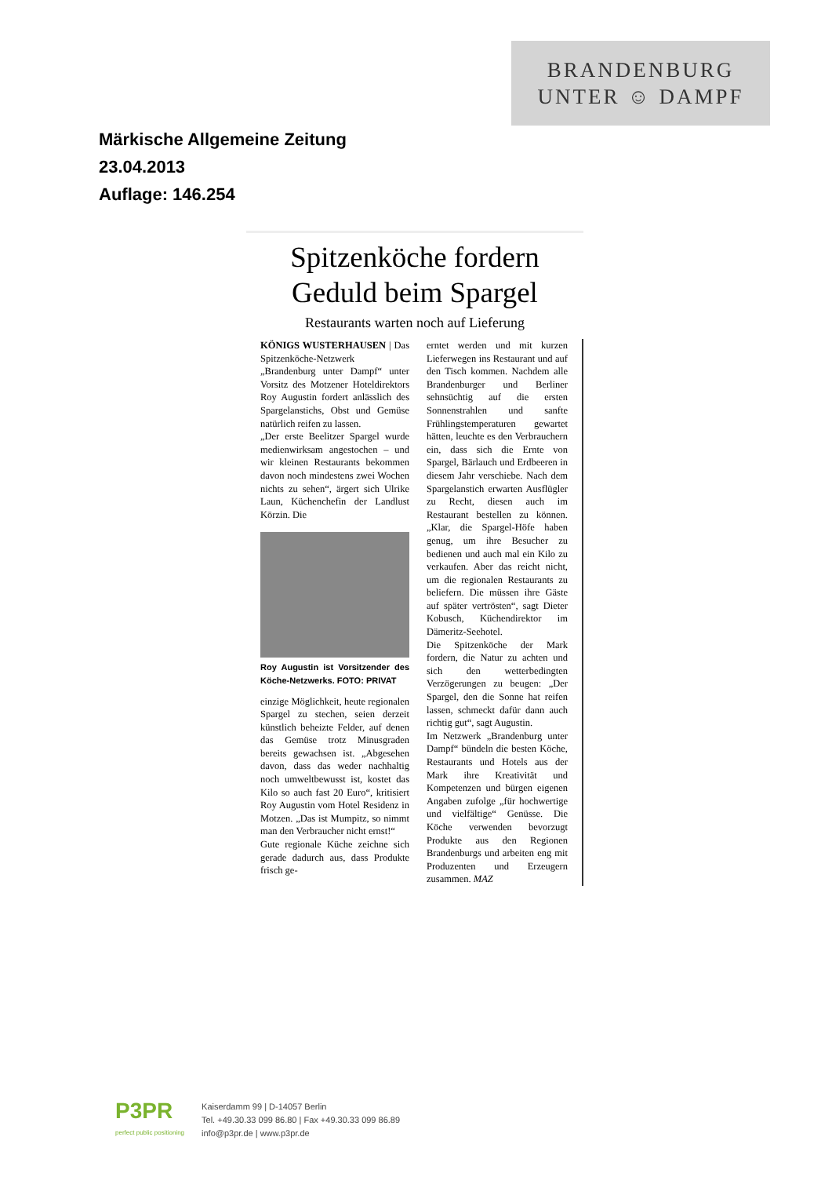BRANDENBURG
UNTER ☺ DAMPF
Märkische Allgemeine Zeitung
23.04.2013
Auflage: 146.254
Spitzenköche fordern Geduld beim Spargel
Restaurants warten noch auf Lieferung
KÖNIGS WUSTERHAUSEN | Das Spitzenköche-Netzwerk „Brandenburg unter Dampf“ unter Vorsitz des Motzener Hoteldirektors Roy Augustin fordert anlässlich des Spargelanstichs, Obst und Gemüse natürlich reifen zu lassen.
„Der erste Beelitzer Spargel wurde medienwirksam angestochen – und wir kleinen Restaurants bekommen davon noch mindestens zwei Wochen nichts zu sehen“, ärgert sich Ulrike Laun, Küchenchefin der Landlust Körzin. Die
Roy Augustin ist Vorsitzender des Köche-Netzwerks. FOTO: PRIVAT
einzige Möglichkeit, heute regionalen Spargel zu stechen, seien derzeit künstlich beheizte Felder, auf denen das Gemüse trotz Minusgraden bereits gewachsen ist. „Abgesehen davon, dass das weder nachhaltig noch umweltbewusst ist, kostet das Kilo so auch fast 20 Euro“, kritisiert Roy Augustin vom Hotel Residenz in Motzen. „Das ist Mumpitz, so nimmt man den Verbraucher nicht ernst!“
Gute regionale Küche zeichne sich gerade dadurch aus, dass Produkte frisch ge-
erntet werden und mit kurzen Lieferwegen ins Restaurant und auf den Tisch kommen. Nachdem alle Brandenburger und Berliner sehnsüchtig auf die ersten Sonnenstrahlen und sanfte Frühlingstemperaturen gewartet hätten, leuchte es den Verbrauchern ein, dass sich die Ernte von Spargel, Bärlauch und Erdbeeren in diesem Jahr verschiebe. Nach dem Spargelanstich erwarten Ausflügler zu Recht, diesen auch im Restaurant bestellen zu können. „Klar, die Spargel-Höfe haben genug, um ihre Besucher zu bedienen und auch mal ein Kilo zu verkaufen. Aber das reicht nicht, um die regionalen Restaurants zu beliefern. Die müssen ihre Gäste auf später vertrösten“, sagt Dieter Kobusch, Küchendirektor im Dämeritz-Seehotel.
Die Spitzenköche der Mark fordern, die Natur zu achten und sich den wetterbedingten Verzögerungen zu beugen: „Der Spargel, den die Sonne hat reifen lassen, schmeckt dafür dann auch richtig gut“, sagt Augustin.
Im Netzwerk „Brandenburg unter Dampf“ bündeln die besten Köche, Restaurants und Hotels aus der Mark ihre Kreativität und Kompetenzen und bürgen eigenen Angaben zufolge „für hochwertige und vielfältige“ Genüsse. Die Köche verwenden bevorzugt Produkte aus den Regionen Brandenburgs und arbeiten eng mit Produzenten und Erzeugern zusammen. MAZ
P3PR
perfect public positioning
Kaiserdamm 99 | D-14057 Berlin
Tel. +49.30.33 099 86.80 | Fax +49.30.33 099 86.89
info@p3pr.de | www.p3pr.de